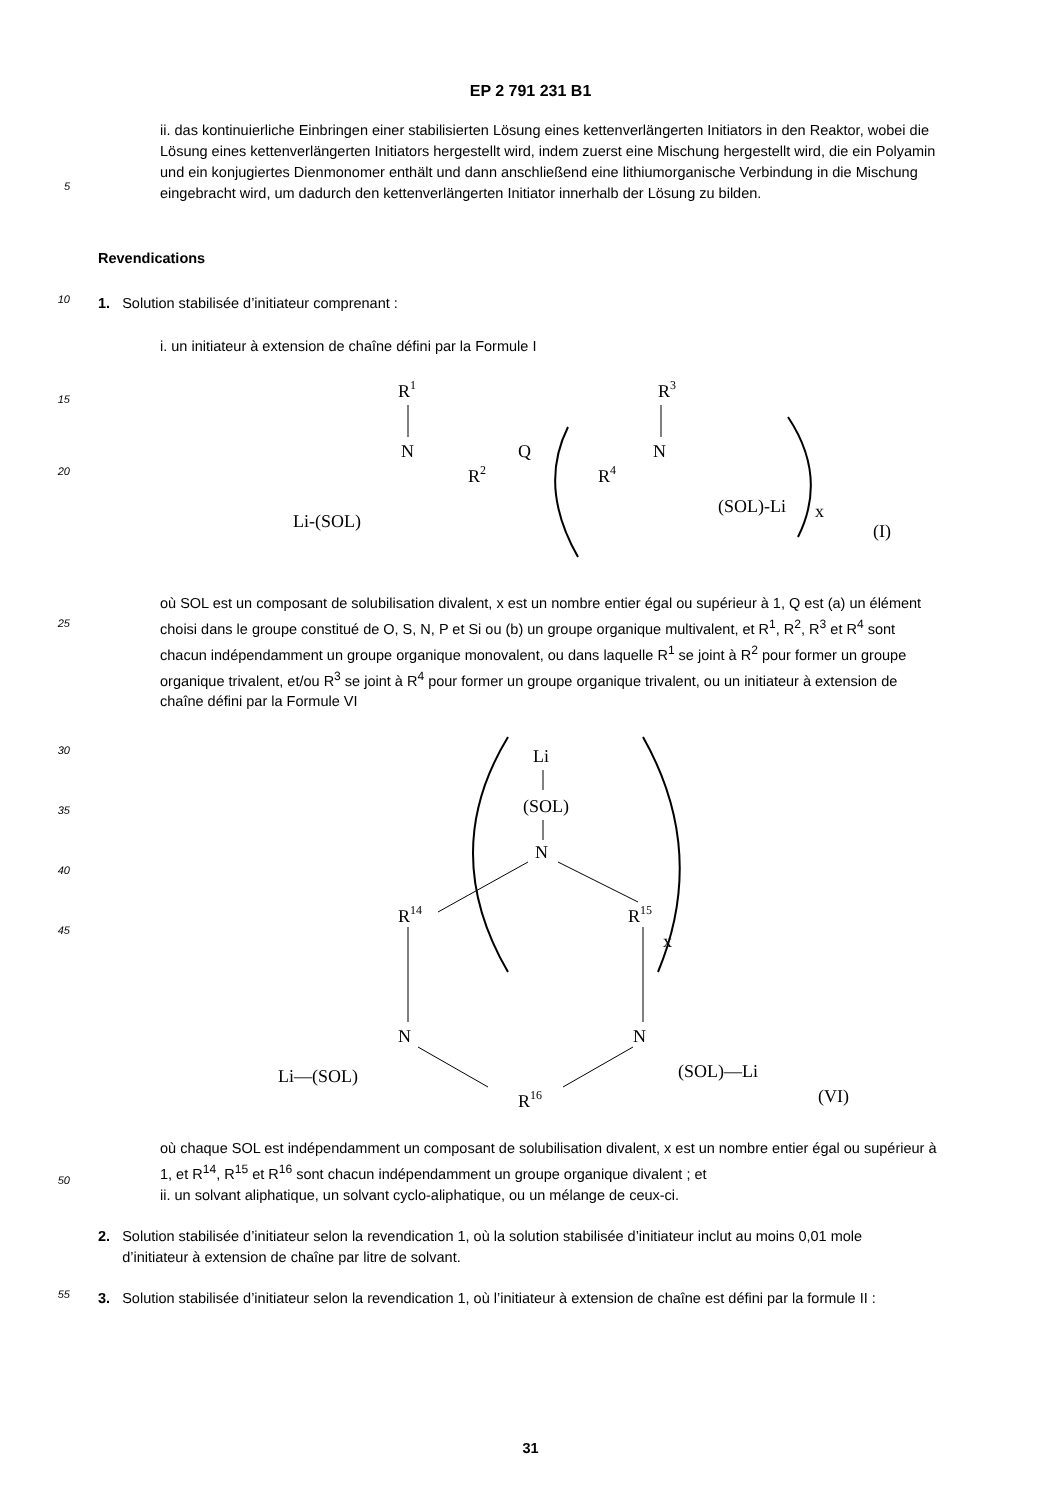EP 2 791 231 B1
5
ii. das kontinuierliche Einbringen einer stabilisierten Lösung eines kettenverlängerten Initiators in den Reaktor, wobei die Lösung eines kettenverlängerten Initiators hergestellt wird, indem zuerst eine Mischung hergestellt wird, die ein Polyamin und ein konjugiertes Dienmonomer enthält und dann anschließend eine lithiumorganische Verbindung in die Mischung eingebracht wird, um dadurch den kettenverlängerten Initiator innerhalb der Lösung zu bilden.
Revendications
10
1. Solution stabilisée d’initiateur comprenant :
i. un initiateur à extension de chaîne défini par la Formule I
15
20
R1
N
R2
Q
R4
N
R3
Li-(SOL)
(SOL)-Li
x
(I)
25
où SOL est un composant de solubilisation divalent, x est un nombre entier égal ou supérieur à 1, Q est (a) un élément choisi dans le groupe constitué de O, S, N, P et Si ou (b) un groupe organique multivalent, et R<sup>1</sup>, R<sup>2</sup>, R<sup>3</sup> et R<sup>4</sup> sont chacun indépendamment un groupe organique monovalent, ou dans laquelle R<sup>1</sup> se joint à R<sup>2</sup> pour former un groupe organique trivalent, et/ou R<sup>3</sup> se joint à R<sup>4</sup> pour former un groupe organique trivalent, ou un initiateur à extension de chaîne défini par la Formule VI
30
35
40
45
Li
(SOL)
N
R14
R15
x
N
N
R16
Li—(SOL)
(SOL)—Li
(VI)
50
où chaque SOL est indépendamment un composant de solubilisation divalent, x est un nombre entier égal ou supérieur à 1, et R<sup>14</sup>, R<sup>15</sup> et R<sup>16</sup> sont chacun indépendamment un groupe organique divalent ; et
ii. un solvant aliphatique, un solvant cyclo-aliphatique, ou un mélange de ceux-ci.
2. Solution stabilisée d’initiateur selon la revendication 1, où la solution stabilisée d’initiateur inclut au moins 0,01 mole
d’initiateur à extension de chaîne par litre de solvant.
55
3. Solution stabilisée d’initiateur selon la revendication 1, où l’initiateur à extension de chaîne est défini par la formule II :
31